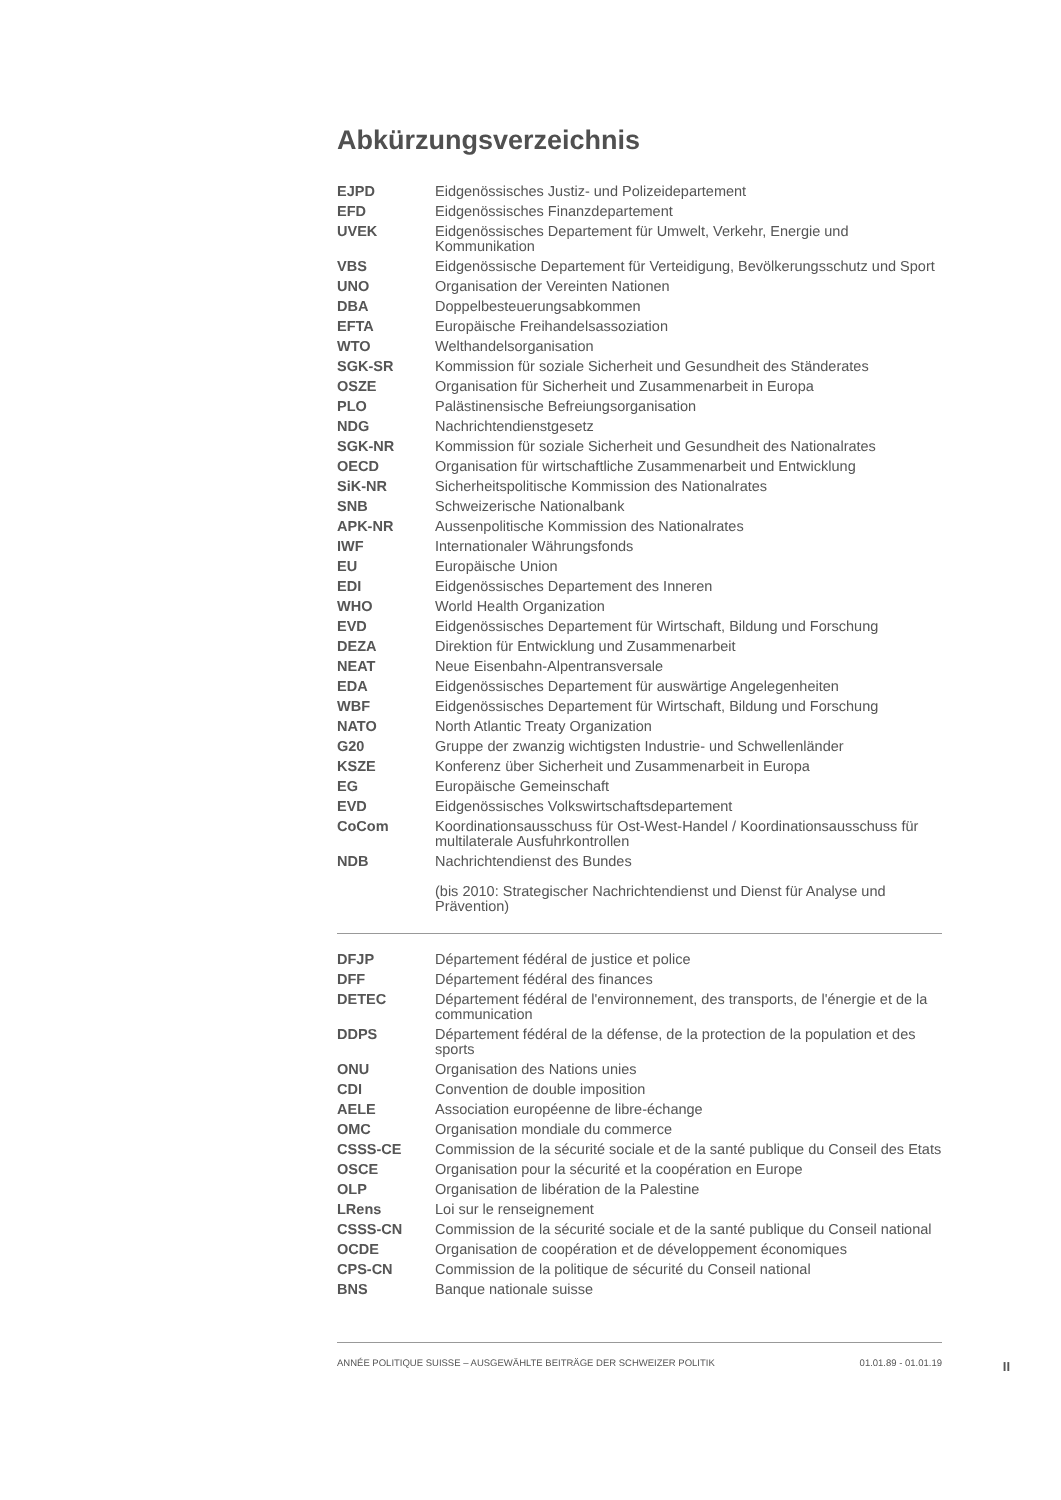Abkürzungsverzeichnis
| EJPD | Eidgenössisches Justiz- und Polizeidepartement |
| EFD | Eidgenössisches Finanzdepartement |
| UVEK | Eidgenössisches Departement für Umwelt, Verkehr, Energie und Kommunikation |
| VBS | Eidgenössische Departement für Verteidigung, Bevölkerungsschutz und Sport |
| UNO | Organisation der Vereinten Nationen |
| DBA | Doppelbesteuerungsabkommen |
| EFTA | Europäische Freihandelsassoziation |
| WTO | Welthandelsorganisation |
| SGK-SR | Kommission für soziale Sicherheit und Gesundheit des Ständerates |
| OSZE | Organisation für Sicherheit und Zusammenarbeit in Europa |
| PLO | Palästinensische Befreiungsorganisation |
| NDG | Nachrichtendienstgesetz |
| SGK-NR | Kommission für soziale Sicherheit und Gesundheit des Nationalrates |
| OECD | Organisation für wirtschaftliche Zusammenarbeit und Entwicklung |
| SiK-NR | Sicherheitspolitische Kommission des Nationalrates |
| SNB | Schweizerische Nationalbank |
| APK-NR | Aussenpolitische Kommission des Nationalrates |
| IWF | Internationaler Währungsfonds |
| EU | Europäische Union |
| EDI | Eidgenössisches Departement des Inneren |
| WHO | World Health Organization |
| EVD | Eidgenössisches Departement für Wirtschaft, Bildung und Forschung |
| DEZA | Direktion für Entwicklung und Zusammenarbeit |
| NEAT | Neue Eisenbahn-Alpentransversale |
| EDA | Eidgenössisches Departement für auswärtige Angelegenheiten |
| WBF | Eidgenössisches Departement für Wirtschaft, Bildung und Forschung |
| NATO | North Atlantic Treaty Organization |
| G20 | Gruppe der zwanzig wichtigsten Industrie- und Schwellenländer |
| KSZE | Konferenz über Sicherheit und Zusammenarbeit in Europa |
| EG | Europäische Gemeinschaft |
| EVD | Eidgenössisches Volkswirtschaftsdepartement |
| CoCom | Koordinationsausschuss für Ost-West-Handel / Koordinationsausschuss für multilaterale Ausfuhrkontrollen |
| NDB | Nachrichtendienst des Bundes (bis 2010: Strategischer Nachrichtendienst und Dienst für Analyse und Prävention) |
| DFJP | Département fédéral de justice et police |
| DFF | Département fédéral des finances |
| DETEC | Département fédéral de l'environnement, des transports, de l'énergie et de la communication |
| DDPS | Département fédéral de la défense, de la protection de la population et des sports |
| ONU | Organisation des Nations unies |
| CDI | Convention de double imposition |
| AELE | Association européenne de libre-échange |
| OMC | Organisation mondiale du commerce |
| CSSS-CE | Commission de la sécurité sociale et de la santé publique du Conseil des Etats |
| OSCE | Organisation pour la sécurité et la coopération en Europe |
| OLP | Organisation de libération de la Palestine |
| LRens | Loi sur le renseignement |
| CSSS-CN | Commission de la sécurité sociale et de la santé publique du Conseil national |
| OCDE | Organisation de coopération et de développement économiques |
| CPS-CN | Commission de la politique de sécurité du Conseil national |
| BNS | Banque nationale suisse |
ANNÉE POLITIQUE SUISSE – AUSGEWÄHLTE BEITRÄGE DER SCHWEIZER POLITIK 01.01.89 - 01.01.19
II